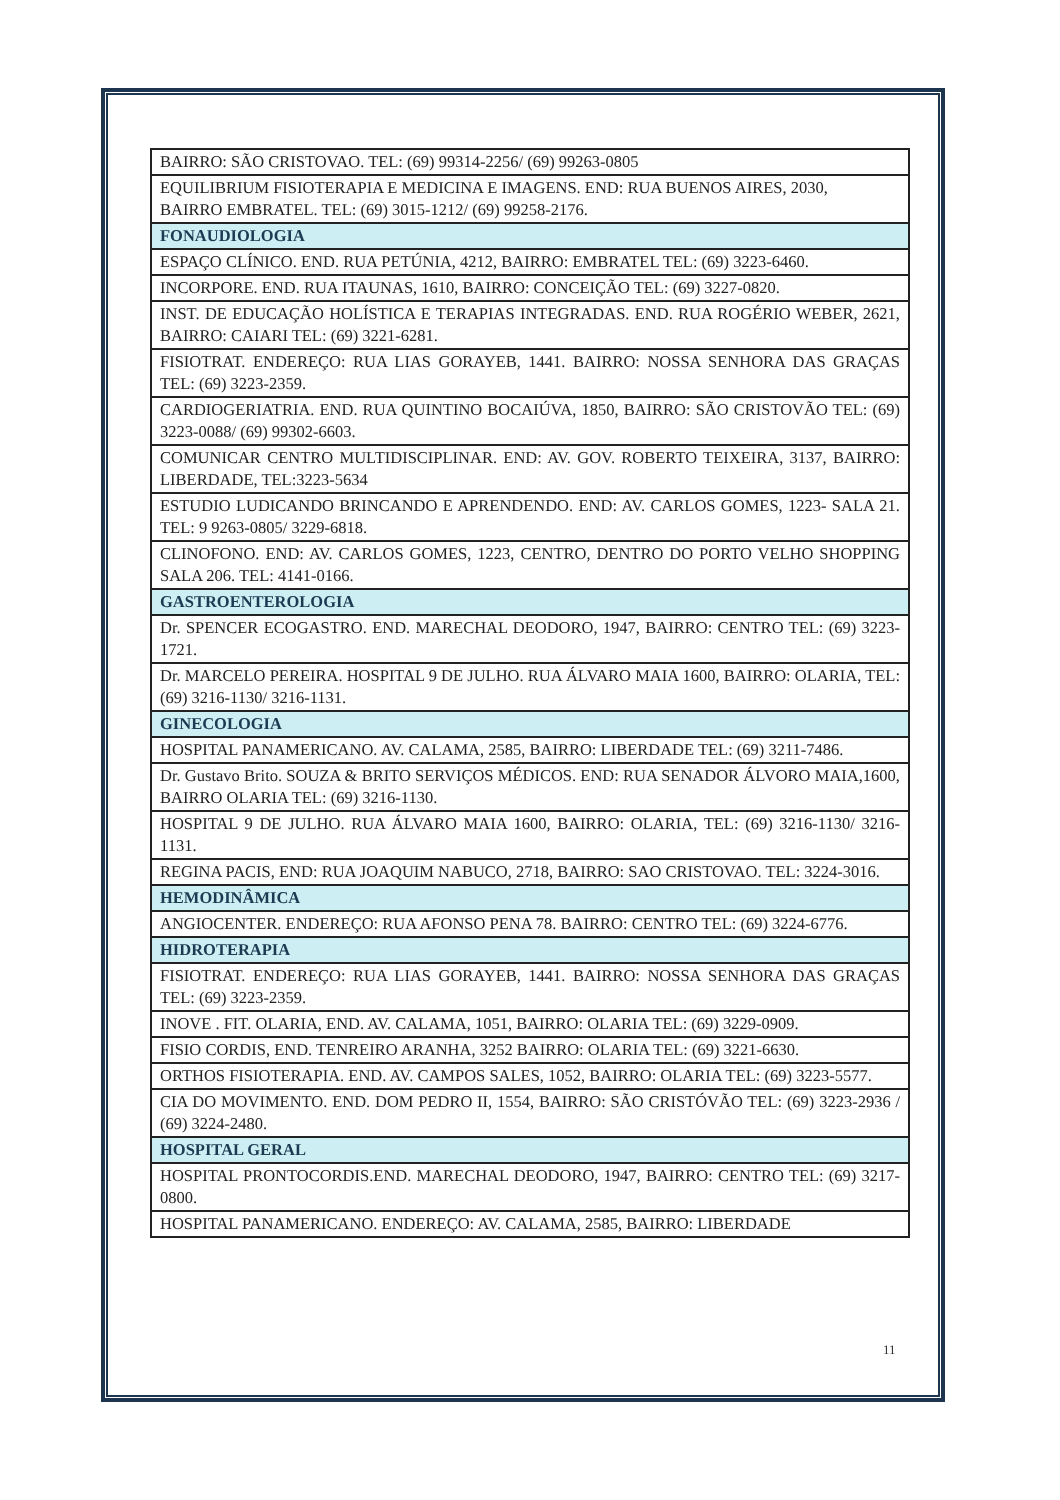| BAIRRO: SÃO CRISTOVAO. TEL: (69) 99314-2256/ (69) 99263-0805 |
| EQUILIBRIUM FISIOTERAPIA E MEDICINA E IMAGENS. END: RUA BUENOS AIRES, 2030, BAIRRO EMBRATEL. TEL: (69) 3015-1212/ (69) 99258-2176. |
| FONAUDIOLOGIA |
| ESPAÇO CLÍNICO. END. RUA PETÚNIA, 4212, BAIRRO: EMBRATEL TEL: (69) 3223-6460. |
| INCORPORE. END. RUA ITAUNAS, 1610, BAIRRO: CONCEIÇÃO TEL: (69) 3227-0820. |
| INST. DE EDUCAÇÃO HOLÍSTICA E TERAPIAS INTEGRADAS. END. RUA ROGÉRIO WEBER, 2621, BAIRRO: CAIARI TEL: (69) 3221-6281. |
| FISIOTRAT. ENDEREÇO: RUA LIAS GORAYEB, 1441. BAIRRO: NOSSA SENHORA DAS GRAÇAS TEL: (69) 3223-2359. |
| CARDIOGERIATRIA. END. RUA QUINTINO BOCAIÚVA, 1850, BAIRRO: SÃO CRISTOVÃO TEL: (69) 3223-0088/ (69) 99302-6603. |
| COMUNICAR CENTRO MULTIDISCIPLINAR. END: AV. GOV. ROBERTO TEIXEIRA, 3137, BAIRRO: LIBERDADE, TEL:3223-5634 |
| ESTUDIO LUDICANDO BRINCANDO E APRENDENDO. END: AV. CARLOS GOMES, 1223- SALA 21. TEL: 9 9263-0805/ 3229-6818. |
| CLINOFONO. END: AV. CARLOS GOMES, 1223, CENTRO, DENTRO DO PORTO VELHO SHOPPING SALA 206. TEL: 4141-0166. |
| GASTROENTEROLOGIA |
| Dr. SPENCER ECOGASTRO. END. MARECHAL DEODORO, 1947, BAIRRO: CENTRO TEL: (69) 3223-1721. |
| Dr. MARCELO PEREIRA. HOSPITAL 9 DE JULHO. RUA ÁLVARO MAIA 1600, BAIRRO: OLARIA, TEL: (69) 3216-1130/ 3216-1131. |
| GINECOLOGIA |
| HOSPITAL PANAMERICANO. AV. CALAMA, 2585, BAIRRO: LIBERDADE TEL: (69) 3211-7486. |
| Dr. Gustavo Brito. SOUZA & BRITO SERVIÇOS MÉDICOS. END: RUA SENADOR ÁLVORO MAIA,1600, BAIRRO OLARIA TEL: (69) 3216-1130. |
| HOSPITAL 9 DE JULHO. RUA ÁLVARO MAIA 1600, BAIRRO: OLARIA, TEL: (69) 3216-1130/ 3216-1131. |
| REGINA PACIS, END: RUA JOAQUIM NABUCO, 2718, BAIRRO: SAO CRISTOVAO. TEL: 3224-3016. |
| HEMODINÂMICA |
| ANGIOCENTER. ENDEREÇO: RUA AFONSO PENA 78. BAIRRO: CENTRO TEL: (69) 3224-6776. |
| HIDROTERAPIA |
| FISIOTRAT. ENDEREÇO: RUA LIAS GORAYEB, 1441. BAIRRO: NOSSA SENHORA DAS GRAÇAS TEL: (69) 3223-2359. |
| INOVE . FIT. OLARIA, END. AV. CALAMA, 1051, BAIRRO: OLARIA TEL: (69) 3229-0909. |
| FISIO CORDIS, END. TENREIRO ARANHA, 3252 BAIRRO: OLARIA TEL: (69) 3221-6630. |
| ORTHOS FISIOTERAPIA. END. AV. CAMPOS SALES, 1052, BAIRRO: OLARIA TEL: (69) 3223-5577. |
| CIA DO MOVIMENTO. END. DOM PEDRO II, 1554, BAIRRO: SÃO CRISTÓVÃO TEL: (69) 3223-2936 / (69) 3224-2480. |
| HOSPITAL GERAL |
| HOSPITAL PRONTOCORDIS.END. MARECHAL DEODORO, 1947, BAIRRO: CENTRO TEL: (69) 3217-0800. |
| HOSPITAL PANAMERICANO. ENDEREÇO: AV. CALAMA, 2585, BAIRRO: LIBERDADE |
11